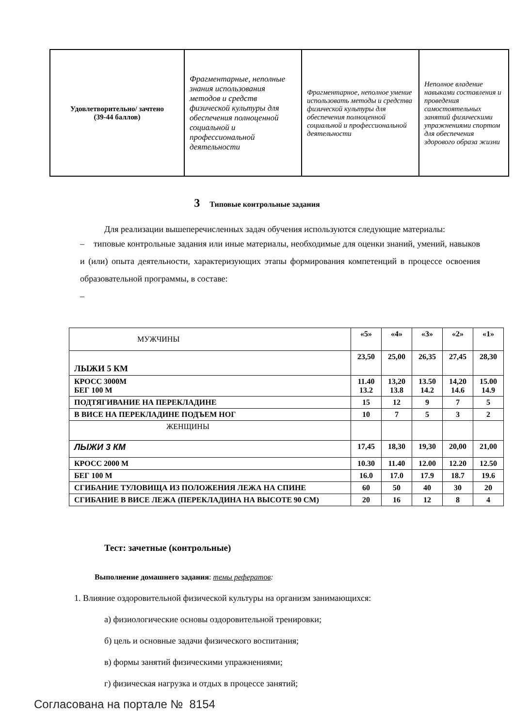| Удовлетворительно/ зачтено (39-44 баллов) | Фрагментарные, неполные знания использования методов и средств физической культуры для обеспечения полноценной социальной и профессиональной деятельности | Фрагментарное, неполное умение использовать методы и средства физической культуры для обеспечения полноценной социальной и профессиональной деятельности | Неполное владение навыками составления и проведения самостоятельных занятий физическими упражнениями спортом для обеспечения здорового образа жизни |
3 Типовые контрольные задания
Для реализации вышеперечисленных задач обучения используются следующие материалы:
– типовые контрольные задания или иные материалы, необходимые для оценки знаний, умений, навыков и (или) опыта деятельности, характеризующих этапы формирования компетенций в процессе освоения образовательной программы, в составе:
–
| МУЖЧИНЫ | «5» | «4» | «3» | «2» | «1» |
| ЛЫЖИ 5 КМ | 23,50 | 25,00 | 26,35 | 27,45 | 28,30 |
| КРОСС 3000М БЕГ 100 М | 11.40 13.2 | 13,20 13.8 | 13.50 14.2 | 14,20 14.6 | 15.00 14.9 |
| ПОДТЯГИВАНИЕ НА ПЕРЕКЛАДИНЕ | 15 | 12 | 9 | 7 | 5 |
| В ВИСЕ НА ПЕРЕКЛАДИНЕ ПОДЪЕМ НОГ | 10 | 7 | 5 | 3 | 2 |
| ЖЕНЩИНЫ | | | | | |
| ЛЫЖИ 3 КМ | 17,45 | 18,30 | 19,30 | 20,00 | 21,00 |
| КРОСС 2000 М | 10.30 | 11.40 | 12.00 | 12.20 | 12.50 |
| БЕГ 100 М | 16.0 | 17.0 | 17.9 | 18.7 | 19.6 |
| СГИБАНИЕ ТУЛОВИЩА ИЗ ПОЛОЖЕНИЯ ЛЕЖА НА СПИНЕ | 60 | 50 | 40 | 30 | 20 |
| СГИБАНИЕ В ВИСЕ ЛЕЖА (ПЕРЕКЛАДИНА НА ВЫСОТЕ 90 СМ) | 20 | 16 | 12 | 8 | 4 |
Тест: зачетные (контрольные)
Выполнение домашнего задания: темы рефератов:
1. Влияние оздоровительной физической культуры на организм занимающихся:
а) физиологические основы оздоровительной тренировки;
б) цель и основные задачи физического воспитания;
в) формы занятий физическими упражнениями;
г) физическая нагрузка и отдых в процессе занятий;
Согласована на портале № 8154